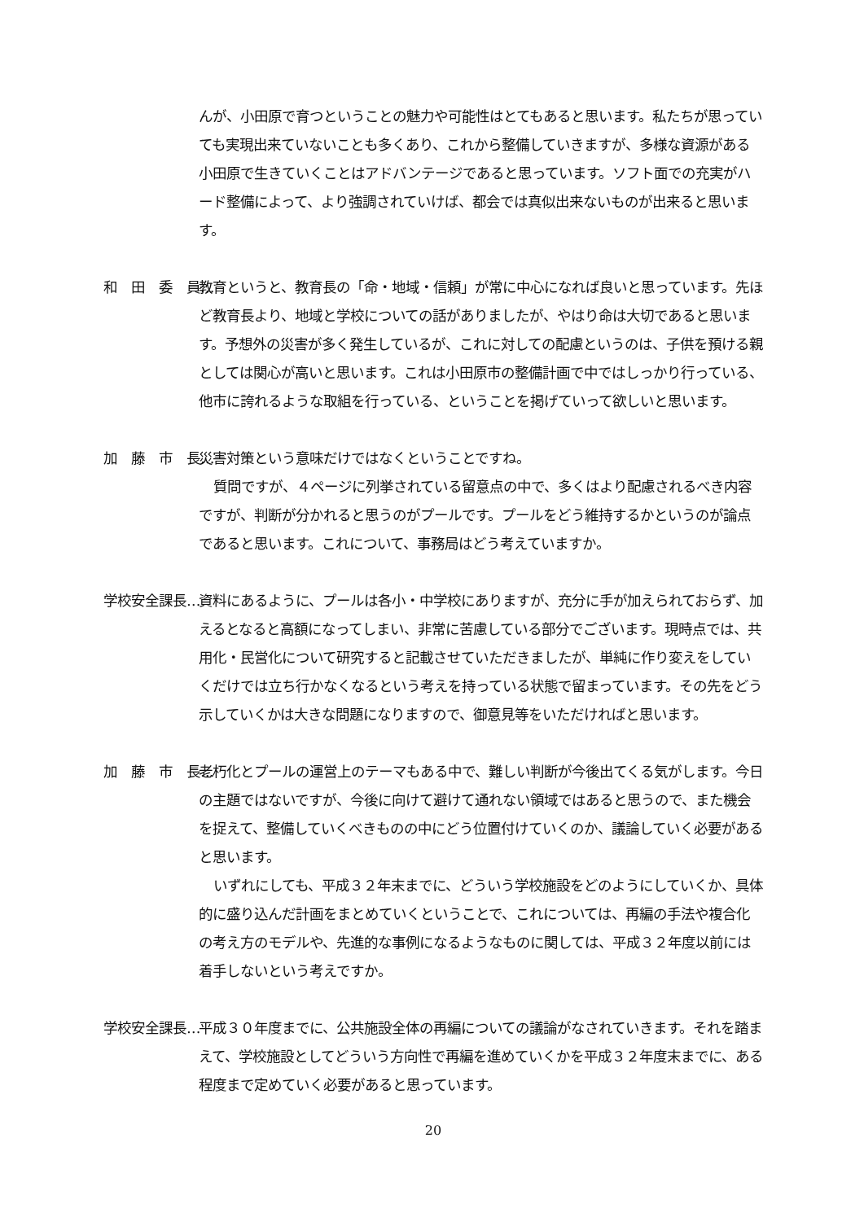んが、小田原で育つということの魅力や可能性はとてもあると思います。私たちが思っていても実現出来ていないことも多くあり、これから整備していきますが、多様な資源がある小田原で生きていくことはアドバンテージであると思っています。ソフト面での充実がハード整備によって、より強調されていけば、都会では真似出来ないものが出来ると思います。
和　田　委　員… 教育というと、教育長の「命・地域・信頼」が常に中心になれば良いと思っています。先ほど教育長より、地域と学校についての話がありましたが、やはり命は大切であると思います。予想外の災害が多く発生しているが、これに対しての配慮というのは、子供を預ける親としては関心が高いと思います。これは小田原市の整備計画で中ではしっかり行っている、他市に誇れるような取組を行っている、ということを掲げていって欲しいと思います。
加　藤　市　長… 災害対策という意味だけではなくということですね。
質問ですが、４ページに列挙されている留意点の中で、多くはより配慮されるべき内容ですが、判断が分かれると思うのがプールです。プールをどう維持するかというのが論点であると思います。これについて、事務局はどう考えていますか。
学校安全課長… 資料にあるように、プールは各小・中学校にありますが、充分に手が加えられておらず、加えるとなると高額になってしまい、非常に苦慮している部分でございます。現時点では、共用化・民営化について研究すると記載させていただきましたが、単純に作り変えをしていくだけでは立ち行かなくなるという考えを持っている状態で留まっています。その先をどう示していくかは大きな問題になりますので、御意見等をいただければと思います。
加　藤　市　長… 老朽化とプールの運営上のテーマもある中で、難しい判断が今後出てくる気がします。今日の主題ではないですが、今後に向けて避けて通れない領域ではあると思うので、また機会を捉えて、整備していくべきものの中にどう位置付けていくのか、議論していく必要があると思います。
いずれにしても、平成３２年末までに、どういう学校施設をどのようにしていくか、具体的に盛り込んだ計画をまとめていくということで、これについては、再編の手法や複合化の考え方のモデルや、先進的な事例になるようなものに関しては、平成３２年度以前には着手しないという考えですか。
学校安全課長… 平成３０年度までに、公共施設全体の再編についての議論がなされていきます。それを踏まえて、学校施設としてどういう方向性で再編を進めていくかを平成３２年度末までに、ある程度まで定めていく必要があると思っています。
20